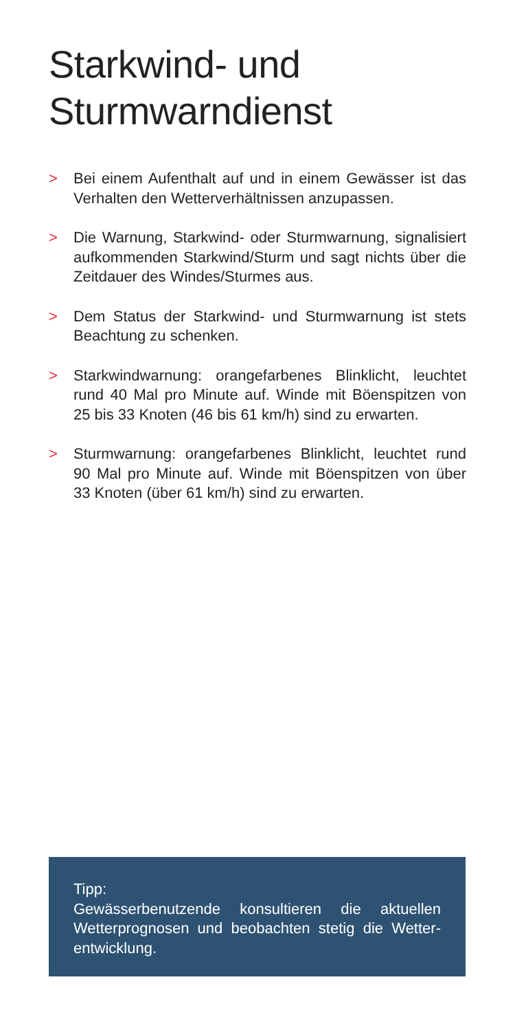Starkwind- und
Sturmwarndienst
> Bei einem Aufenthalt auf und in einem Gewässer ist das Verhalten den Wetterverhältnissen anzupassen.
> Die Warnung, Starkwind- oder Sturmwarnung, signali­siert aufkommenden Starkwind/Sturm und sagt nichts über die Zeitdauer des Windes/Sturmes aus.
> Dem Status der Starkwind- und Sturmwarnung ist stets Beachtung zu schenken.
> Starkwindwarnung: orangefarbenes Blinklicht, leuchtet rund 40 Mal pro Minute auf. Winde mit Böenspitzen von 25 bis 33 Knoten (46 bis 61 km/h) sind zu erwarten.
> Sturmwarnung: orangefarbenes Blinklicht, leuchtet rund 90 Mal pro Minute auf. Winde mit Böenspitzen von über 33 Knoten (über 61 km/h) sind zu erwarten.
Tipp:
Gewässerbenutzende konsultieren die aktuellen Wetterprognosen und beobachten stetig die Wetter­entwicklung.